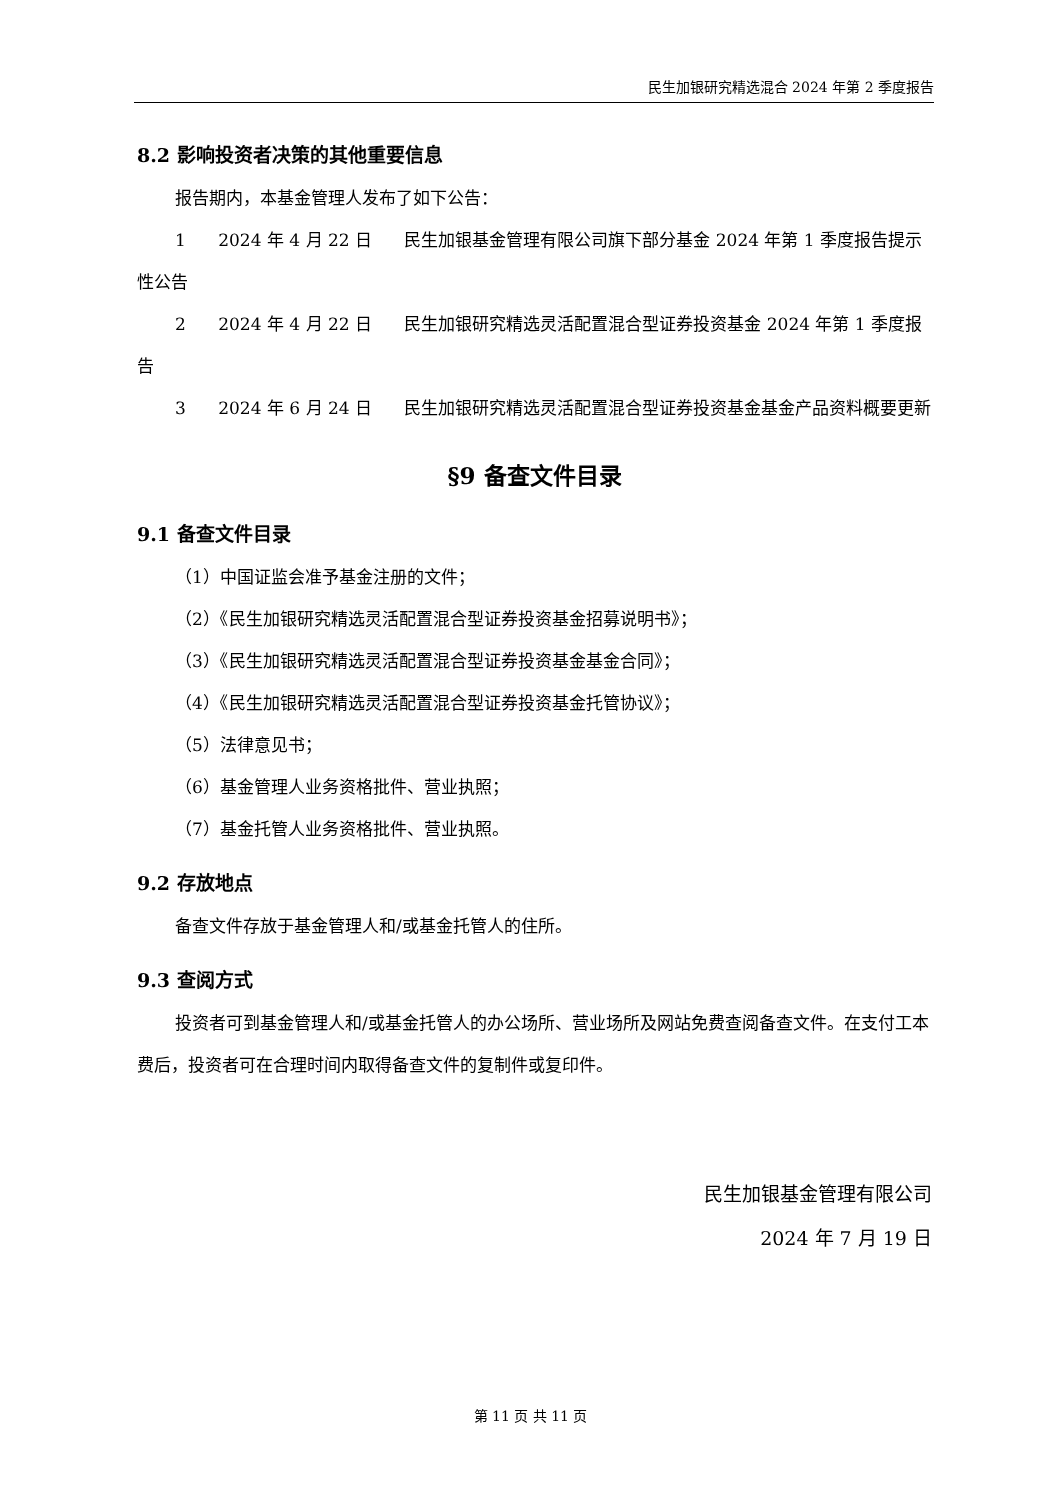民生加银研究精选混合 2024 年第 2 季度报告
8.2 影响投资者决策的其他重要信息
报告期内，本基金管理人发布了如下公告：
1 2024 年 4 月 22 日 民生加银基金管理有限公司旗下部分基金 2024 年第 1 季度报告提示性公告
2 2024 年 4 月 22 日 民生加银研究精选灵活配置混合型证券投资基金 2024 年第 1 季度报告
3 2024 年 6 月 24 日 民生加银研究精选灵活配置混合型证券投资基金基金产品资料概要更新
§9 备查文件目录
9.1 备查文件目录
（1）中国证监会准予基金注册的文件；
（2）《民生加银研究精选灵活配置混合型证券投资基金招募说明书》；
（3）《民生加银研究精选灵活配置混合型证券投资基金基金合同》；
（4）《民生加银研究精选灵活配置混合型证券投资基金托管协议》；
（5）法律意见书；
（6）基金管理人业务资格批件、营业执照；
（7）基金托管人业务资格批件、营业执照。
9.2 存放地点
备查文件存放于基金管理人和/或基金托管人的住所。
9.3 查阅方式
投资者可到基金管理人和/或基金托管人的办公场所、营业场所及网站免费查阅备查文件。在支付工本费后，投资者可在合理时间内取得备查文件的复制件或复印件。
民生加银基金管理有限公司
2024 年 7 月 19 日
第 11 页 共 11 页